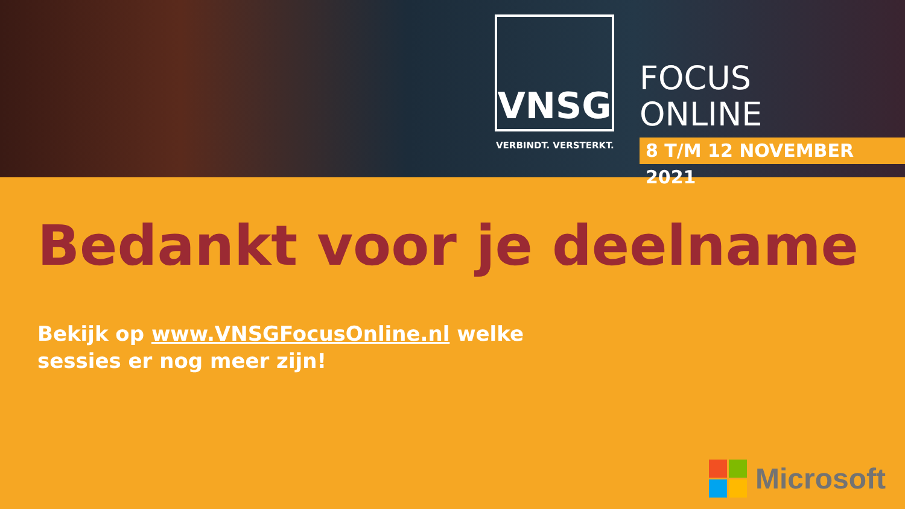VNSG
VERBINDT. VERSTERKT.
FOCUS
ONLINE
8 T/M 12 NOVEMBER 2021
Bedankt voor je deelname
Bekijk op www.VNSGFocusOnline.nl welke
sessies er nog meer zijn!
Microsoft